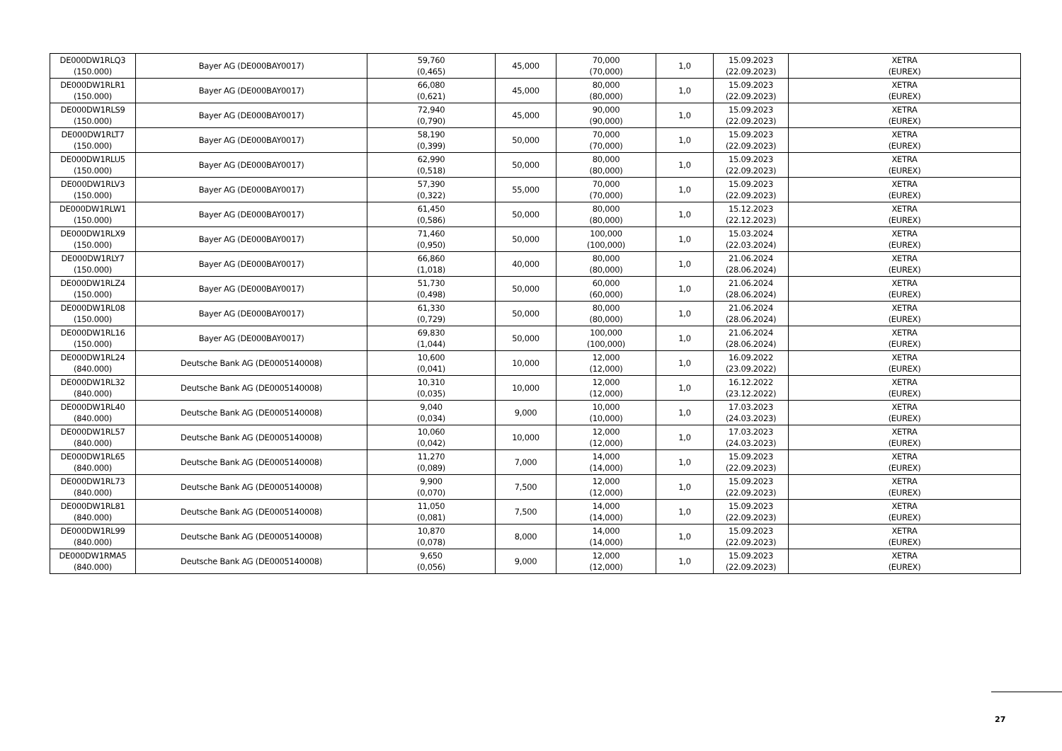| DE000DW1RLQ3 (150.000) | Bayer AG (DE000BAY0017) | 59,760 (0,465) | 45,000 | 70,000 (70,000) | 1,0 | 15.09.2023 (22.09.2023) | XETRA (EUREX) |
| DE000DW1RLR1 (150.000) | Bayer AG (DE000BAY0017) | 66,080 (0,621) | 45,000 | 80,000 (80,000) | 1,0 | 15.09.2023 (22.09.2023) | XETRA (EUREX) |
| DE000DW1RLS9 (150.000) | Bayer AG (DE000BAY0017) | 72,940 (0,790) | 45,000 | 90,000 (90,000) | 1,0 | 15.09.2023 (22.09.2023) | XETRA (EUREX) |
| DE000DW1RLT7 (150.000) | Bayer AG (DE000BAY0017) | 58,190 (0,399) | 50,000 | 70,000 (70,000) | 1,0 | 15.09.2023 (22.09.2023) | XETRA (EUREX) |
| DE000DW1RLU5 (150.000) | Bayer AG (DE000BAY0017) | 62,990 (0,518) | 50,000 | 80,000 (80,000) | 1,0 | 15.09.2023 (22.09.2023) | XETRA (EUREX) |
| DE000DW1RLV3 (150.000) | Bayer AG (DE000BAY0017) | 57,390 (0,322) | 55,000 | 70,000 (70,000) | 1,0 | 15.09.2023 (22.09.2023) | XETRA (EUREX) |
| DE000DW1RLW1 (150.000) | Bayer AG (DE000BAY0017) | 61,450 (0,586) | 50,000 | 80,000 (80,000) | 1,0 | 15.12.2023 (22.12.2023) | XETRA (EUREX) |
| DE000DW1RLX9 (150.000) | Bayer AG (DE000BAY0017) | 71,460 (0,950) | 50,000 | 100,000 (100,000) | 1,0 | 15.03.2024 (22.03.2024) | XETRA (EUREX) |
| DE000DW1RLY7 (150.000) | Bayer AG (DE000BAY0017) | 66,860 (1,018) | 40,000 | 80,000 (80,000) | 1,0 | 21.06.2024 (28.06.2024) | XETRA (EUREX) |
| DE000DW1RLZ4 (150.000) | Bayer AG (DE000BAY0017) | 51,730 (0,498) | 50,000 | 60,000 (60,000) | 1,0 | 21.06.2024 (28.06.2024) | XETRA (EUREX) |
| DE000DW1RL08 (150.000) | Bayer AG (DE000BAY0017) | 61,330 (0,729) | 50,000 | 80,000 (80,000) | 1,0 | 21.06.2024 (28.06.2024) | XETRA (EUREX) |
| DE000DW1RL16 (150.000) | Bayer AG (DE000BAY0017) | 69,830 (1,044) | 50,000 | 100,000 (100,000) | 1,0 | 21.06.2024 (28.06.2024) | XETRA (EUREX) |
| DE000DW1RL24 (840.000) | Deutsche Bank AG (DE0005140008) | 10,600 (0,041) | 10,000 | 12,000 (12,000) | 1,0 | 16.09.2022 (23.09.2022) | XETRA (EUREX) |
| DE000DW1RL32 (840.000) | Deutsche Bank AG (DE0005140008) | 10,310 (0,035) | 10,000 | 12,000 (12,000) | 1,0 | 16.12.2022 (23.12.2022) | XETRA (EUREX) |
| DE000DW1RL40 (840.000) | Deutsche Bank AG (DE0005140008) | 9,040 (0,034) | 9,000 | 10,000 (10,000) | 1,0 | 17.03.2023 (24.03.2023) | XETRA (EUREX) |
| DE000DW1RL57 (840.000) | Deutsche Bank AG (DE0005140008) | 10,060 (0,042) | 10,000 | 12,000 (12,000) | 1,0 | 17.03.2023 (24.03.2023) | XETRA (EUREX) |
| DE000DW1RL65 (840.000) | Deutsche Bank AG (DE0005140008) | 11,270 (0,089) | 7,000 | 14,000 (14,000) | 1,0 | 15.09.2023 (22.09.2023) | XETRA (EUREX) |
| DE000DW1RL73 (840.000) | Deutsche Bank AG (DE0005140008) | 9,900 (0,070) | 7,500 | 12,000 (12,000) | 1,0 | 15.09.2023 (22.09.2023) | XETRA (EUREX) |
| DE000DW1RL81 (840.000) | Deutsche Bank AG (DE0005140008) | 11,050 (0,081) | 7,500 | 14,000 (14,000) | 1,0 | 15.09.2023 (22.09.2023) | XETRA (EUREX) |
| DE000DW1RL99 (840.000) | Deutsche Bank AG (DE0005140008) | 10,870 (0,078) | 8,000 | 14,000 (14,000) | 1,0 | 15.09.2023 (22.09.2023) | XETRA (EUREX) |
| DE000DW1RMA5 (840.000) | Deutsche Bank AG (DE0005140008) | 9,650 (0,056) | 9,000 | 12,000 (12,000) | 1,0 | 15.09.2023 (22.09.2023) | XETRA (EUREX) |
27